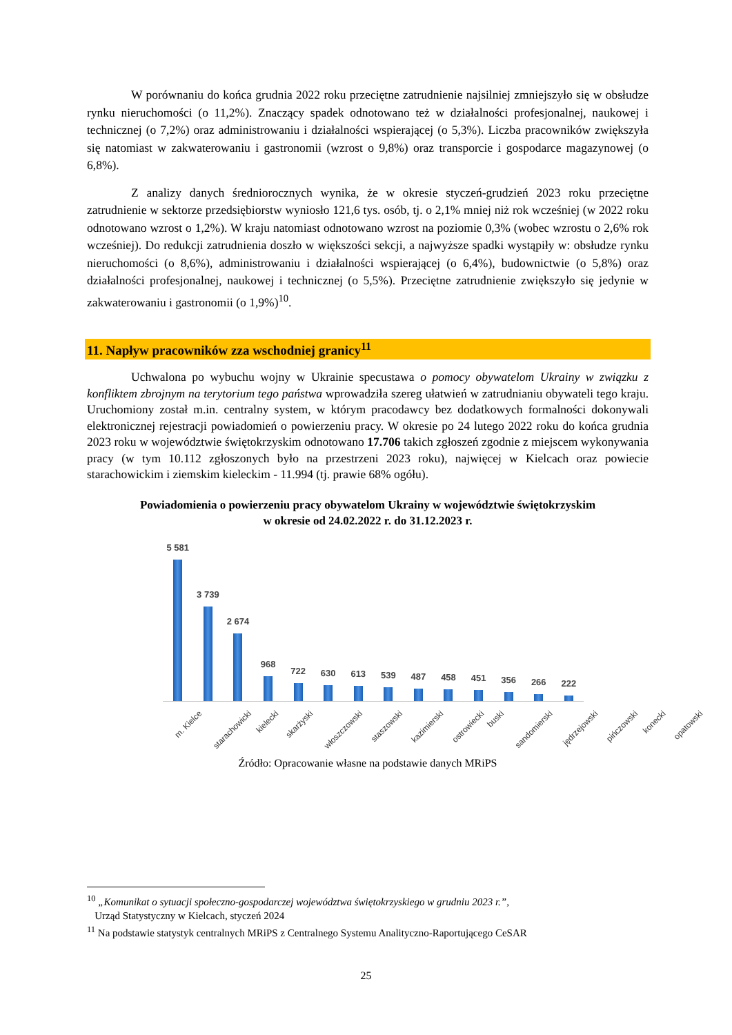W porównaniu do końca grudnia 2022 roku przeciętne zatrudnienie najsilniej zmniejszyło się w obsłudze rynku nieruchomości (o 11,2%). Znaczący spadek odnotowano też w działalności profesjonalnej, naukowej i technicznej (o 7,2%) oraz administrowaniu i działalności wspierającej (o 5,3%). Liczba pracowników zwiększyła się natomiast w zakwaterowaniu i gastronomii (wzrost o 9,8%) oraz transporcie i gospodarce magazynowej (o 6,8%).
Z analizy danych średniorocznych wynika, że w okresie styczeń-grudzień 2023 roku przeciętne zatrudnienie w sektorze przedsiębiorstw wyniosło 121,6 tys. osób, tj. o 2,1% mniej niż rok wcześniej (w 2022 roku odnotowano wzrost o 1,2%). W kraju natomiast odnotowano wzrost na poziomie 0,3% (wobec wzrostu o 2,6% rok wcześniej). Do redukcji zatrudnienia doszło w większości sekcji, a najwyższe spadki wystąpiły w: obsłudze rynku nieruchomości (o 8,6%), administrowaniu i działalności wspierającej (o 6,4%), budownictwie (o 5,8%) oraz działalności profesjonalnej, naukowej i technicznej (o 5,5%). Przeciętne zatrudnienie zwiększyło się jedynie w zakwaterowaniu i gastronomii (o 1,9%)<sup>10</sup>.
11. Napływ pracowników zza wschodniej granicy<sup>11</sup>
Uchwalona po wybuchu wojny w Ukrainie specustawa o pomocy obywatelom Ukrainy w związku z konfliktem zbrojnym na terytorium tego państwa wprowadziła szereg ułatwień w zatrudnianiu obywateli tego kraju. Uruchomiony został m.in. centralny system, w którym pracodawcy bez dodatkowych formalności dokonywali elektronicznej rejestracji powiadomień o powierzeniu pracy. W okresie po 24 lutego 2022 roku do końca grudnia 2023 roku w województwie świętokrzyskim odnotowano 17.706 takich zgłoszeń zgodnie z miejscem wykonywania pracy (w tym 10.112 zgłoszonych było na przestrzeni 2023 roku), najwięcej w Kielcach oraz powiecie starachowickim i ziemskim kieleckim - 11.994 (tj. prawie 68% ogółu).
Powiadomienia o powierzeniu pracy obywatelom Ukrainy w województwie świętokrzyskim
w okresie od 24.02.2022 r. do 31.12.2023 r.
5 581
3 739
2 674
968
722
630
613
539
487
458
451
356
266
222
m. Kielce starachowicki kielecki skarżyski włoszczowski staszowski kazimierski ostrowiecki buski sandomierski jędrzejowski pińczowski konecki opatowski
Źródło: Opracowanie własne na podstawie danych MRiPS
<sup>10</sup> „Komunikat o sytuacji społeczno-gospodarczej województwa świętokrzyskiego w grudniu 2023 r.”,
Urząd Statystyczny w Kielcach, styczeń 2024
<sup>11</sup> Na podstawie statystyk centralnych MRiPS z Centralnego Systemu Analityczno-Raportującego CeSAR
25